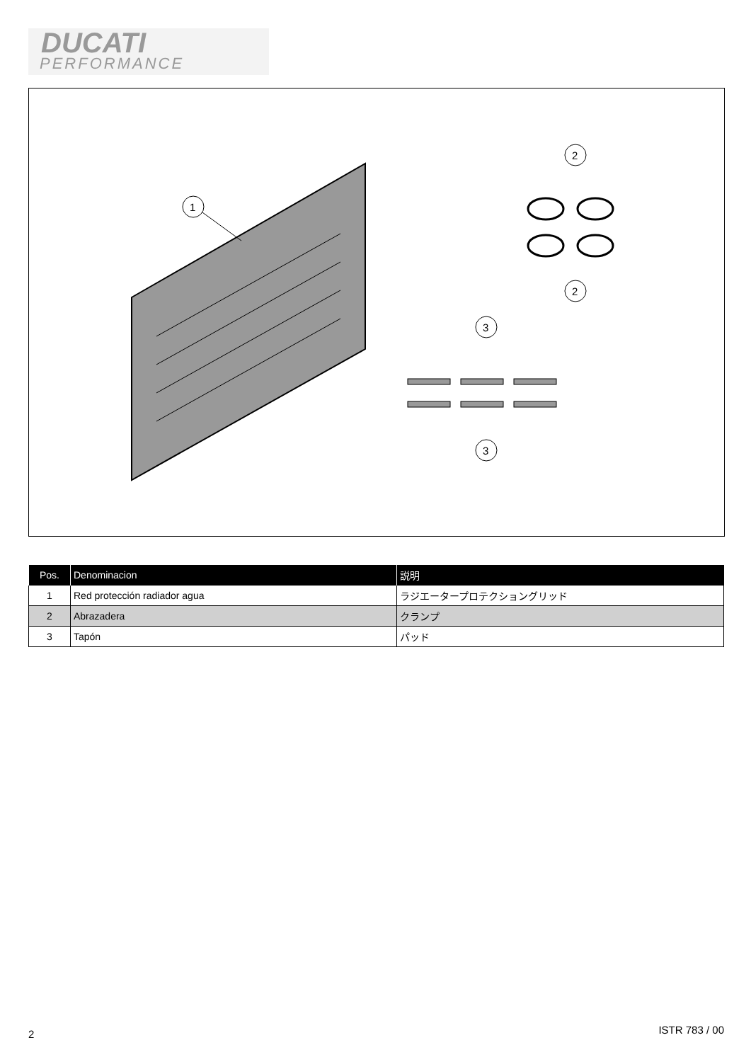DUCATI
PERFORMANCE
1
2
2
3
3
| Pos. | Denominacion | 説明 |
| --- | --- | --- |
| 1 | Red protección radiador agua | ラジエータープロテクショングリッド |
| 2 | Abrazadera | クランプ |
| 3 | Tapón | パッド |
2 ISTR 783 / 00